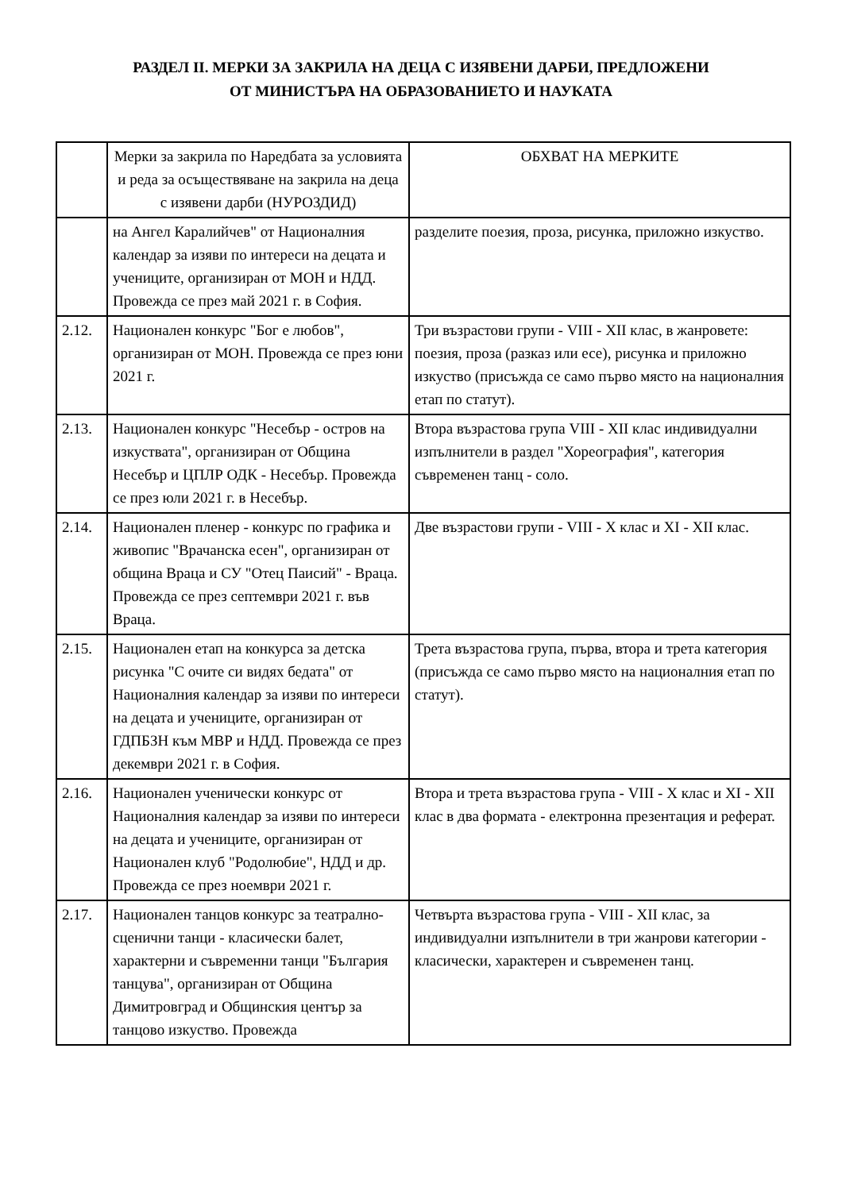РАЗДЕЛ II. МЕРКИ ЗА ЗАКРИЛА НА ДЕЦА С ИЗЯВЕНИ ДАРБИ, ПРЕДЛОЖЕНИ
ОТ МИНИСТЪРА НА ОБРАЗОВАНИЕТО И НАУКАТА
| | Мерки за закрила по Наредбата за условията и реда за осъществяване на закрила на деца с изявени дарби (НУРОЗДИД) | ОБХВАТ НА МЕРКИТЕ |
| --- | --- | --- |
| | на Ангел Каралийчев" от Националния календар за изяви по интереси на децата и учениците, организиран от МОН и НДД. Провежда се през май 2021 г. в София. | разделите поезия, проза, рисунка, приложно изкуство. |
| 2.12. | Национален конкурс "Бог е любов", организиран от МОН. Провежда се през юни 2021 г. | Три възрастови групи - VIII - XII клас, в жанровете: поезия, проза (разказ или есе), рисунка и приложно изкуство (присъжда се само първо място на националния етап по статут). |
| 2.13. | Национален конкурс "Несебър - остров на изкуствата", организиран от Община Несебър и ЦПЛР ОДК - Несебър. Провежда се през юли 2021 г. в Несебър. | Втора възрастова група VIII - XII клас индивидуални изпълнители в раздел "Хореография", категория съвременен танц - соло. |
| 2.14. | Национален пленер - конкурс по графика и живопис "Врачанска есен", организиран от община Враца и СУ "Отец Паисий" - Враца. Провежда се през септември 2021 г. във Враца. | Две възрастови групи - VIII - X клас и XI - XII клас. |
| 2.15. | Национален етап на конкурса за детска рисунка "С очите си видях бедата" от Националния календар за изяви по интереси на децата и учениците, организиран от ГДПБЗН към МВР и НДД. Провежда се през декември 2021 г. в София. | Трета възрастова група, първа, втора и трета категория (присъжда се само първо място на националния етап по статут). |
| 2.16. | Национален ученически конкурс от Националния календар за изяви по интереси на децата и учениците, организиран от Национален клуб "Родолюбие", НДД и др. Провежда се през ноември 2021 г. | Втора и трета възрастова група - VIII - X клас и XI - XII клас в два формата - електронна презентация и реферат. |
| 2.17. | Национален танцов конкурс за театрално-сценични танци - класически балет, характерни и съвременни танци "България танцува", организиран от Община Димитровград и Общинския център за танцово изкуство. Провежда | Четвърта възрастова група - VIII - XII клас, за индивидуални изпълнители в три жанрови категории - класически, характерен и съвременен танц. |